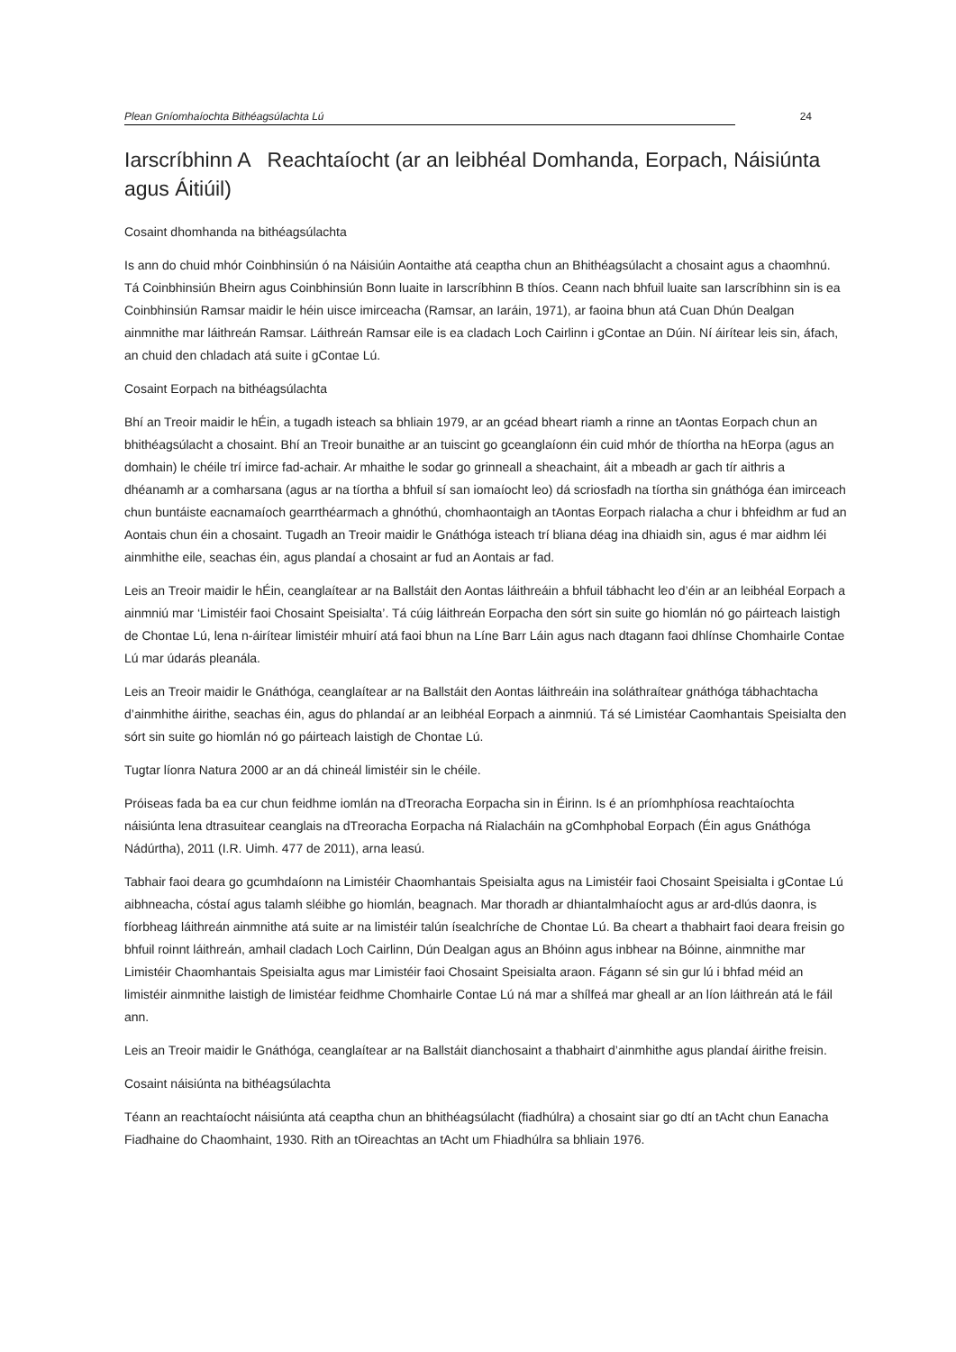Plean Gníomhaíochta Bithéagsúlachta Lú 24
Iarscríbhinn A Reachtaíocht (ar an leibhéal Domhanda, Eorpach, Náisiúnta agus Áitiúil)
Cosaint dhomhanda na bithéagsúlachta
Is ann do chuid mhór Coinbhinsiún ó na Náisiúin Aontaithe atá ceaptha chun an Bhithéagsúlacht a chosaint agus a chaomhnú. Tá Coinbhinsiún Bheirn agus Coinbhinsiún Bonn luaite in Iarscríbhinn B thíos. Ceann nach bhfuil luaite san Iarscríbhinn sin is ea Coinbhinsiún Ramsar maidir le héin uisce imirceacha (Ramsar, an Iaráin, 1971), ar faoina bhun atá Cuan Dhún Dealgan ainmnithe mar láithreán Ramsar. Láithreán Ramsar eile is ea cladach Loch Cairlinn i gContae an Dúin. Ní áirítear leis sin, áfach, an chuid den chladach atá suite i gContae Lú.
Cosaint Eorpach na bithéagsúlachta
Bhí an Treoir maidir le hÉin, a tugadh isteach sa bhliain 1979, ar an gcéad bheart riamh a rinne an tAontas Eorpach chun an bhithéagsúlacht a chosaint. Bhí an Treoir bunaithe ar an tuiscint go gceanglaíonn éin cuid mhór de thíortha na hEorpa (agus an domhain) le chéile trí imirce fad-achair. Ar mhaithe le sodar go grinneall a sheachaint, áit a mbeadh ar gach tír aithris a dhéanamh ar a comharsana (agus ar na tíortha a bhfuil sí san iomaíocht leo) dá scriosfadh na tíortha sin gnáthóga éan imirceach chun buntáiste eacnamaíoch gearrthéarmach a ghnóthú, chomhaontaigh an tAontas Eorpach rialacha a chur i bhfeidhm ar fud an Aontais chun éin a chosaint. Tugadh an Treoir maidir le Gnáthóga isteach trí bliana déag ina dhiaidh sin, agus é mar aidhm léi ainmhithe eile, seachas éin, agus plandaí a chosaint ar fud an Aontais ar fad.
Leis an Treoir maidir le hÉin, ceanglaítear ar na Ballstáit den Aontas láithreáin a bhfuil tábhacht leo d’éin ar an leibhéal Eorpach a ainmniú mar ‘Limistéir faoi Chosaint Speisialta’. Tá cúig láithreán Eorpacha den sórt sin suite go hiomlán nó go páirteach laistigh de Chontae Lú, lena n-áirítear limistéir mhuirí atá faoi bhun na Líne Barr Láin agus nach dtagann faoi dhlínse Chomhairle Contae Lú mar údarás pleanála.
Leis an Treoir maidir le Gnáthóga, ceanglaítear ar na Ballstáit den Aontas láithreáin ina soláthraítear gnáthóga tábhachtacha d’ainmhithe áirithe, seachas éin, agus do phlandaí ar an leibhéal Eorpach a ainmniú. Tá sé Limistéar Caomhantais Speisialta den sórt sin suite go hiomlán nó go páirteach laistigh de Chontae Lú.
Tugtar líonra Natura 2000 ar an dá chineál limistéir sin le chéile.
Próiseas fada ba ea cur chun feidhme iomlán na dTreoracha Eorpacha sin in Éirinn. Is é an príomhphíosa reachtaíochta náisiúnta lena dtrasuitear ceanglais na dTreoracha Eorpacha ná Rialacháin na gComhphobal Eorpach (Éin agus Gnáthóga Nádúrtha), 2011 (I.R. Uimh. 477 de 2011), arna leasú.
Tabhair faoi deara go gcumhdaíonn na Limistéir Chaomhantais Speisialta agus na Limistéir faoi Chosaint Speisialta i gContae Lú aibhneacha, cóstaí agus talamh sléibhe go hiomlán, beagnach. Mar thoradh ar dhiantalmhaíocht agus ar ard-dlús daonra, is fíorbheag láithreán ainmnithe atá suite ar na limistéir talún ísealchríche de Chontae Lú. Ba cheart a thabhairt faoi deara freisin go bhfuil roinnt láithreán, amhail cladach Loch Cairlinn, Dún Dealgan agus an Bhóinn agus inbhear na Bóinne, ainmnithe mar Limistéir Chaomhantais Speisialta agus mar Limistéir faoi Chosaint Speisialta araon. Fágann sé sin gur lú i bhfad méid an limistéir ainmnithe laistigh de limistéar feidhme Chomhairle Contae Lú ná mar a shílfeá mar gheall ar an líon láithreán atá le fáil ann.
Leis an Treoir maidir le Gnáthóga, ceanglaítear ar na Ballstáit dianchosaint a thabhairt d’ainmhithe agus plandaí áirithe freisin.
Cosaint náisiúnta na bithéagsúlachta
Téann an reachtaíocht náisiúnta atá ceaptha chun an bhithéagsúlacht (fiadhúlra) a chosaint siar go dtí an tAcht chun Eanacha Fiadhaine do Chaomhaint, 1930. Rith an tOireachtas an tAcht um Fhiadhúlra sa bhliain 1976.